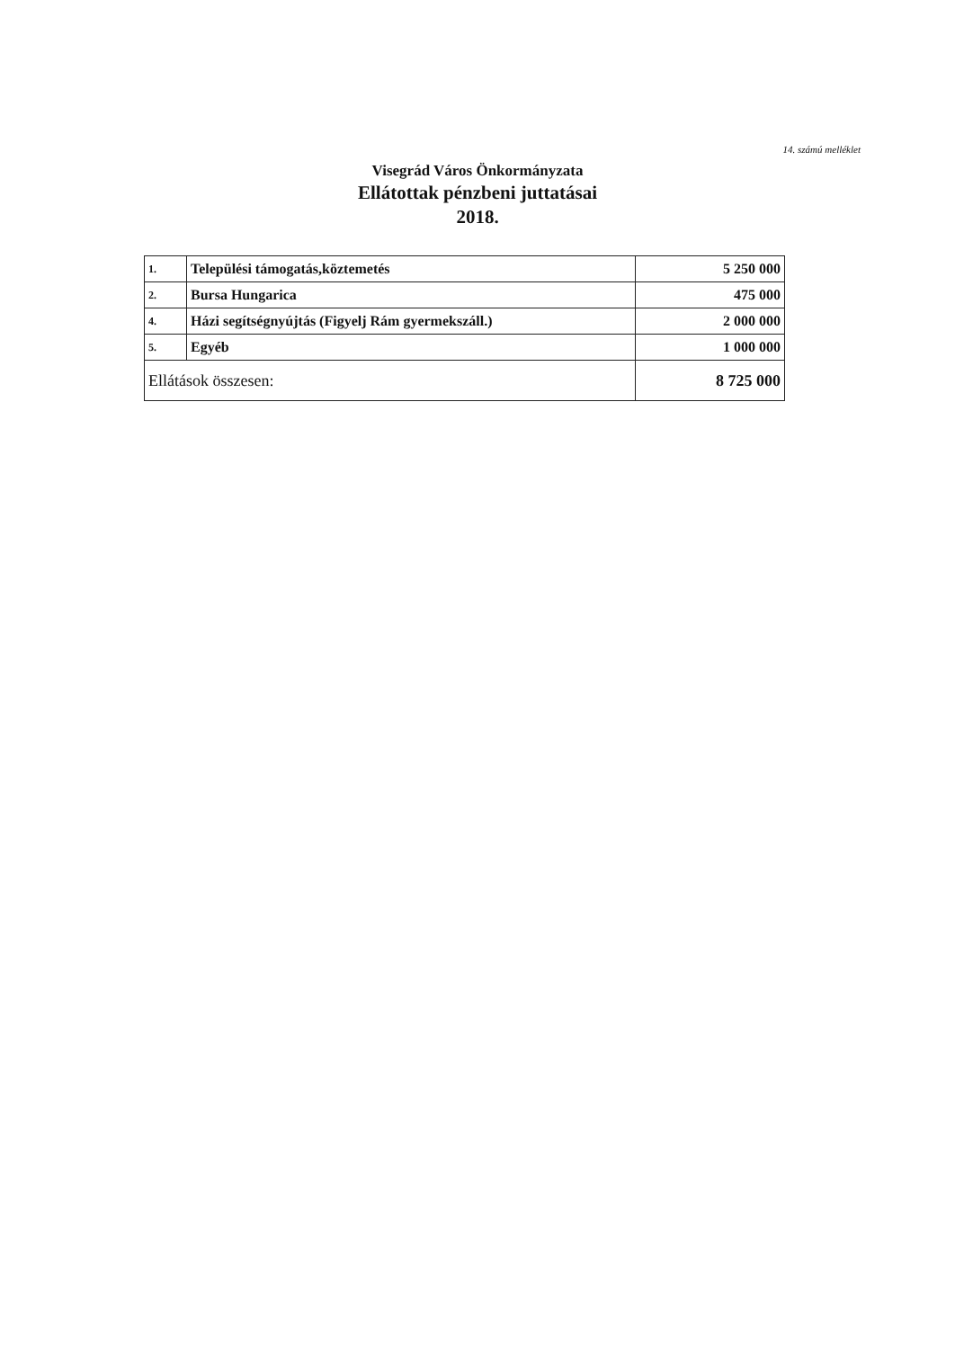14. számú melléklet
Visegrád Város Önkormányzata
Ellátottak pénzbeni juttatásai
2018.
| 1. | Települési támogatás,köztemetés | 5 250 000 |
| 2. | Bursa Hungarica | 475 000 |
| 4. | Házi segítségnyújtás (Figyelj Rám gyermekszáll.) | 2 000 000 |
| 5. | Egyéb | 1 000 000 |
| Ellátások összesen: | | 8 725 000 |